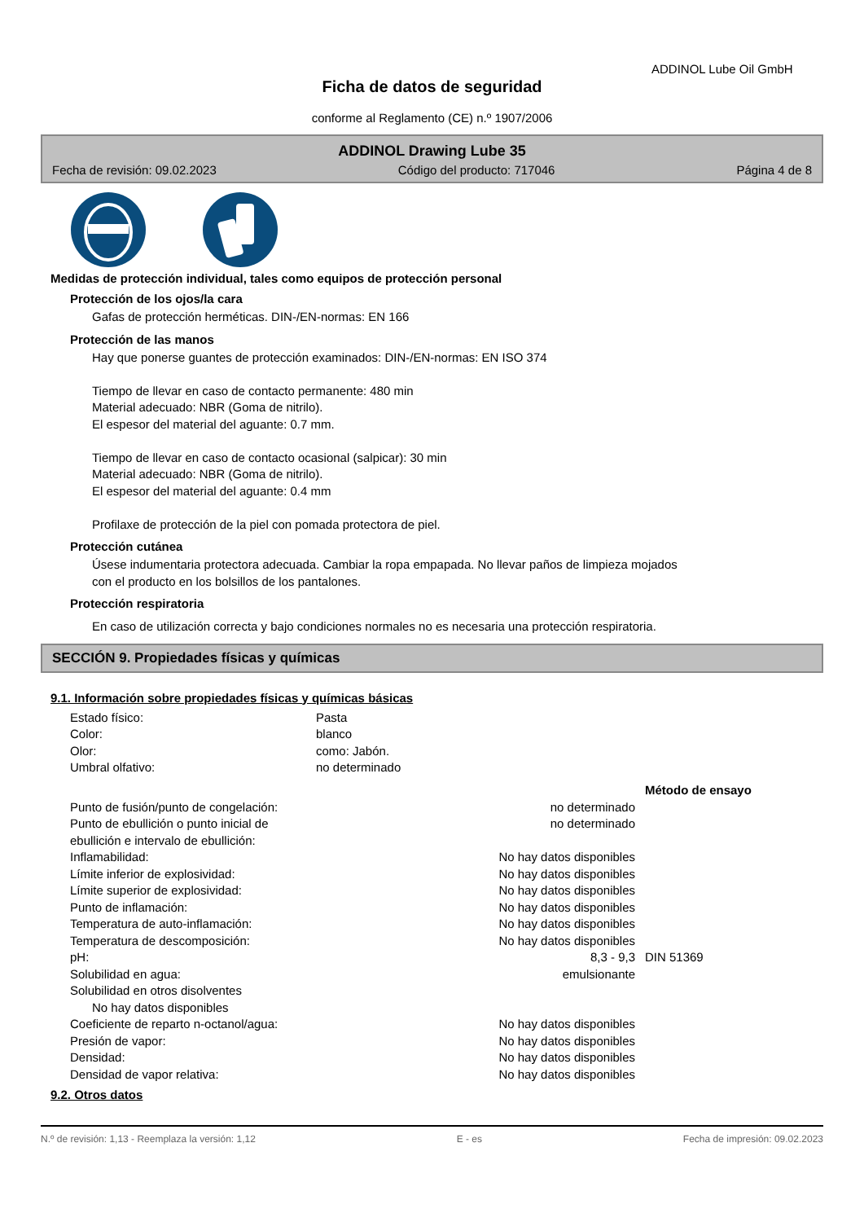ADDINOL Lube Oil GmbH
Ficha de datos de seguridad
conforme al Reglamento (CE) n.º 1907/2006
ADDINOL Drawing Lube 35
Fecha de revisión: 09.02.2023 Código del producto: 717046 Página 4 de 8
Medidas de protección individual, tales como equipos de protección personal
Protección de los ojos/la cara
Gafas de protección herméticas. DIN-/EN-normas: EN 166
Protección de las manos
Hay que ponerse guantes de protección examinados: DIN-/EN-normas: EN ISO 374
Tiempo de llevar en caso de contacto permanente: 480 min
Material adecuado: NBR (Goma de nitrilo).
El espesor del material del aguante: 0.7 mm.
Tiempo de llevar en caso de contacto ocasional (salpicar): 30 min
Material adecuado: NBR (Goma de nitrilo).
El espesor del material del aguante: 0.4 mm
Profilaxe de protección de la piel con pomada protectora de piel.
Protección cutánea
Úsese indumentaria protectora adecuada. Cambiar la ropa empapada. No llevar paños de limpieza mojados
con el producto en los bolsillos de los pantalones.
Protección respiratoria
En caso de utilización correcta y bajo condiciones normales no es necesaria una protección respiratoria.
SECCIÓN 9. Propiedades físicas y químicas
9.1. Información sobre propiedades físicas y químicas básicas
| Estado físico: | Pasta | | |
| Color: | blanco | | |
| Olor: | como: Jabón. | | |
| Umbral olfativo: | no determinado | | |
| | | | Método de ensayo |
| Punto de fusión/punto de congelación: | | no determinado | |
| Punto de ebullición o punto inicial de ebullición e intervalo de ebullición: | | no determinado | |
| Inflamabilidad: | | No hay datos disponibles | |
| Límite inferior de explosividad: | | No hay datos disponibles | |
| Límite superior de explosividad: | | No hay datos disponibles | |
| Punto de inflamación: | | No hay datos disponibles | |
| Temperatura de auto-inflamación: | | No hay datos disponibles | |
| Temperatura de descomposición: | | No hay datos disponibles | |
| pH: | | 8,3 - 9,3 | DIN 51369 |
| Solubilidad en agua: | | emulsionante | |
| Solubilidad en otros disolventes | | | |
| No hay datos disponibles | | | |
| Coeficiente de reparto n-octanol/agua: | | No hay datos disponibles | |
| Presión de vapor: | | No hay datos disponibles | |
| Densidad: | | No hay datos disponibles | |
| Densidad de vapor relativa: | | No hay datos disponibles | |
9.2. Otros datos
N.º de revisión: 1,13 - Reemplaza la versión: 1,12 E - es Fecha de impresión: 09.02.2023